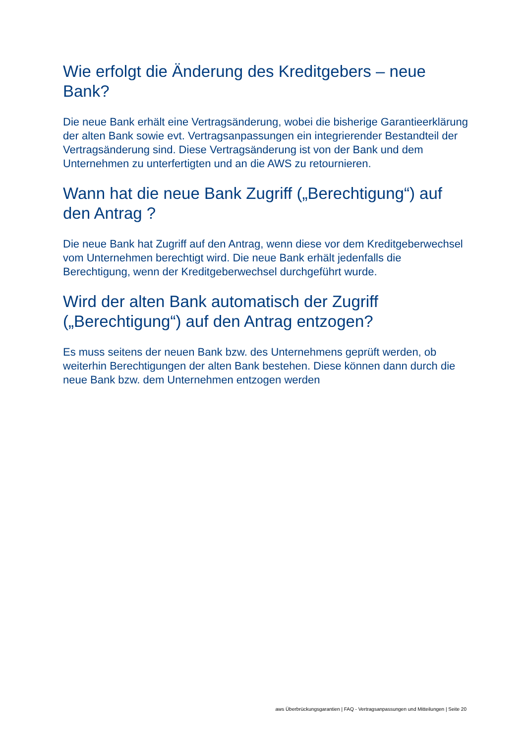Wie erfolgt die Änderung des Kreditgebers – neue Bank?
Die neue Bank erhält eine Vertragsänderung, wobei die bisherige Garantieerklärung der alten Bank sowie evt. Vertragsanpassungen ein integrierender Bestandteil der Vertragsänderung sind. Diese Vertragsänderung ist von der Bank und dem Unternehmen zu unterfertigten und an die AWS zu retournieren.
Wann hat die neue Bank Zugriff („Berechtigung“) auf den Antrag ?
Die neue Bank hat Zugriff auf den Antrag, wenn diese vor dem Kreditgeberwechsel vom Unternehmen berechtigt wird. Die neue Bank erhält jedenfalls die Berechtigung, wenn der Kreditgeberwechsel durchgeführt wurde.
Wird der alten Bank automatisch der Zugriff („Berechtigung“) auf den Antrag entzogen?
Es muss seitens der neuen Bank bzw. des Unternehmens geprüft werden, ob weiterhin Berechtigungen der alten Bank bestehen. Diese können dann durch die neue Bank bzw. dem Unternehmen entzogen werden
aws Überbrückungsgarantien | FAQ - Vertragsanpassungen und Mitteilungen | Seite 20